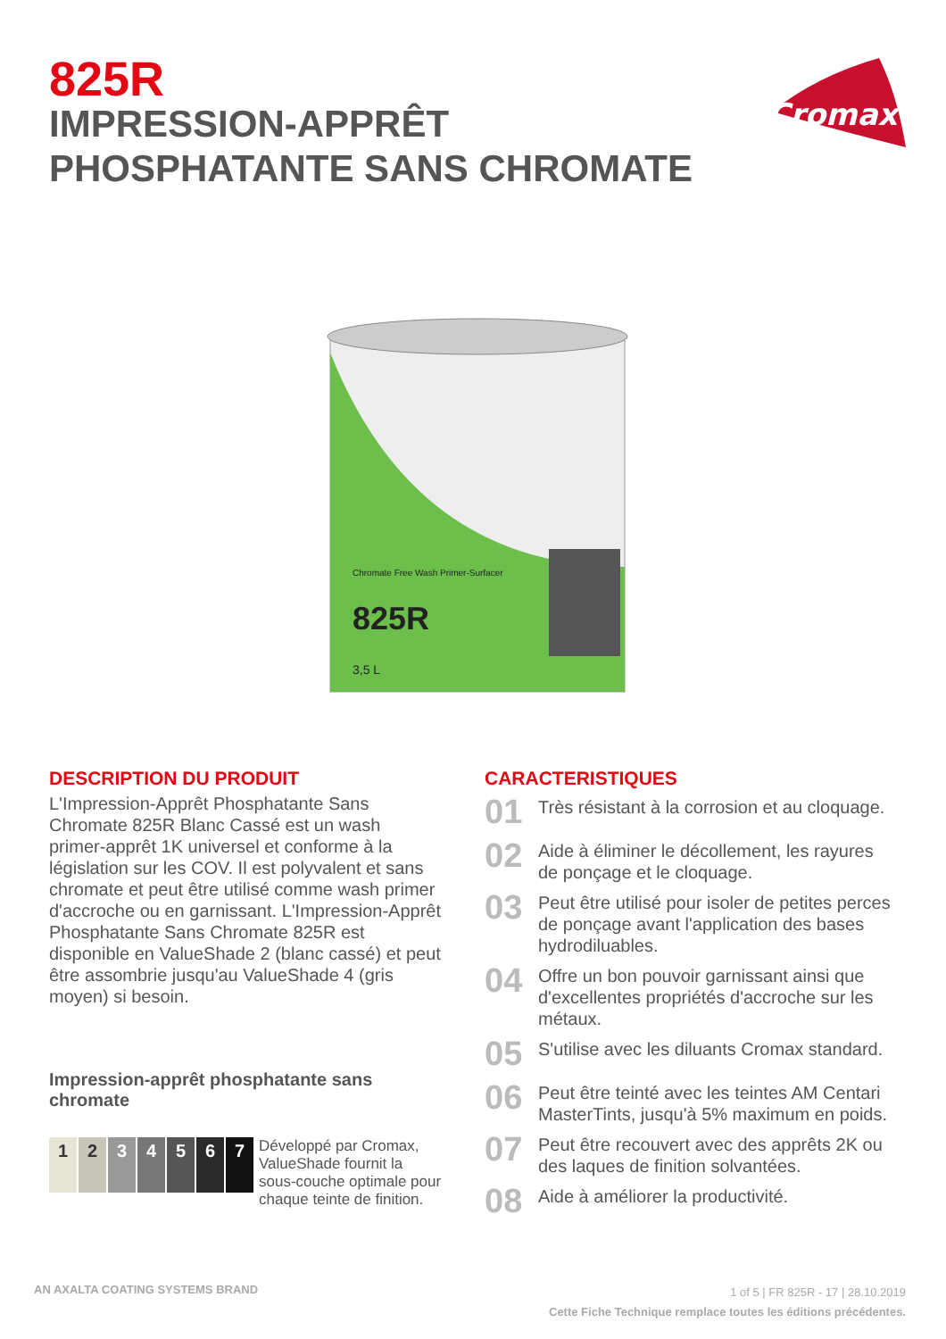825R
IMPRESSION-APPRÊT
PHOSPHATANTE SANS CHROMATE
Cromax
825R
Chromate Free Wash Primer-Surfacer
3,5 L
DESCRIPTION DU PRODUIT
L'Impression-Apprêt Phosphatante Sans Chromate 825R Blanc Cassé est un wash primer-apprêt 1K universel et conforme à la législation sur les COV. Il est polyvalent et sans chromate et peut être utilisé comme wash primer d'accroche ou en garnissant. L'Impression-Apprêt Phosphatante Sans Chromate 825R est disponible en ValueShade 2 (blanc cassé) et peut être assombrie jusqu'au ValueShade 4 (gris moyen) si besoin.
Impression-apprêt phosphatante sans chromate
1 2 3 4 5 6 7
Développé par Cromax, ValueShade fournit la sous-couche optimale pour chaque teinte de finition.
CARACTERISTIQUES
01
Très résistant à la corrosion et au cloquage.
02
Aide à éliminer le décollement, les rayures de ponçage et le cloquage.
03
Peut être utilisé pour isoler de petites perces de ponçage avant l'application des bases hydrodiluables.
04
Offre un bon pouvoir garnissant ainsi que d'excellentes propriétés d'accroche sur les métaux.
05
S'utilise avec les diluants Cromax standard.
06
Peut être teinté avec les teintes AM Centari MasterTints, jusqu'à 5% maximum en poids.
07
Peut être recouvert avec des apprêts 2K ou des laques de finition solvantées.
08
Aide à améliorer la productivité.
AN AXALTA COATING SYSTEMS BRAND
1 of 5 | FR 825R - 17 | 28.10.2019
Cette Fiche Technique remplace toutes les éditions précédentes.